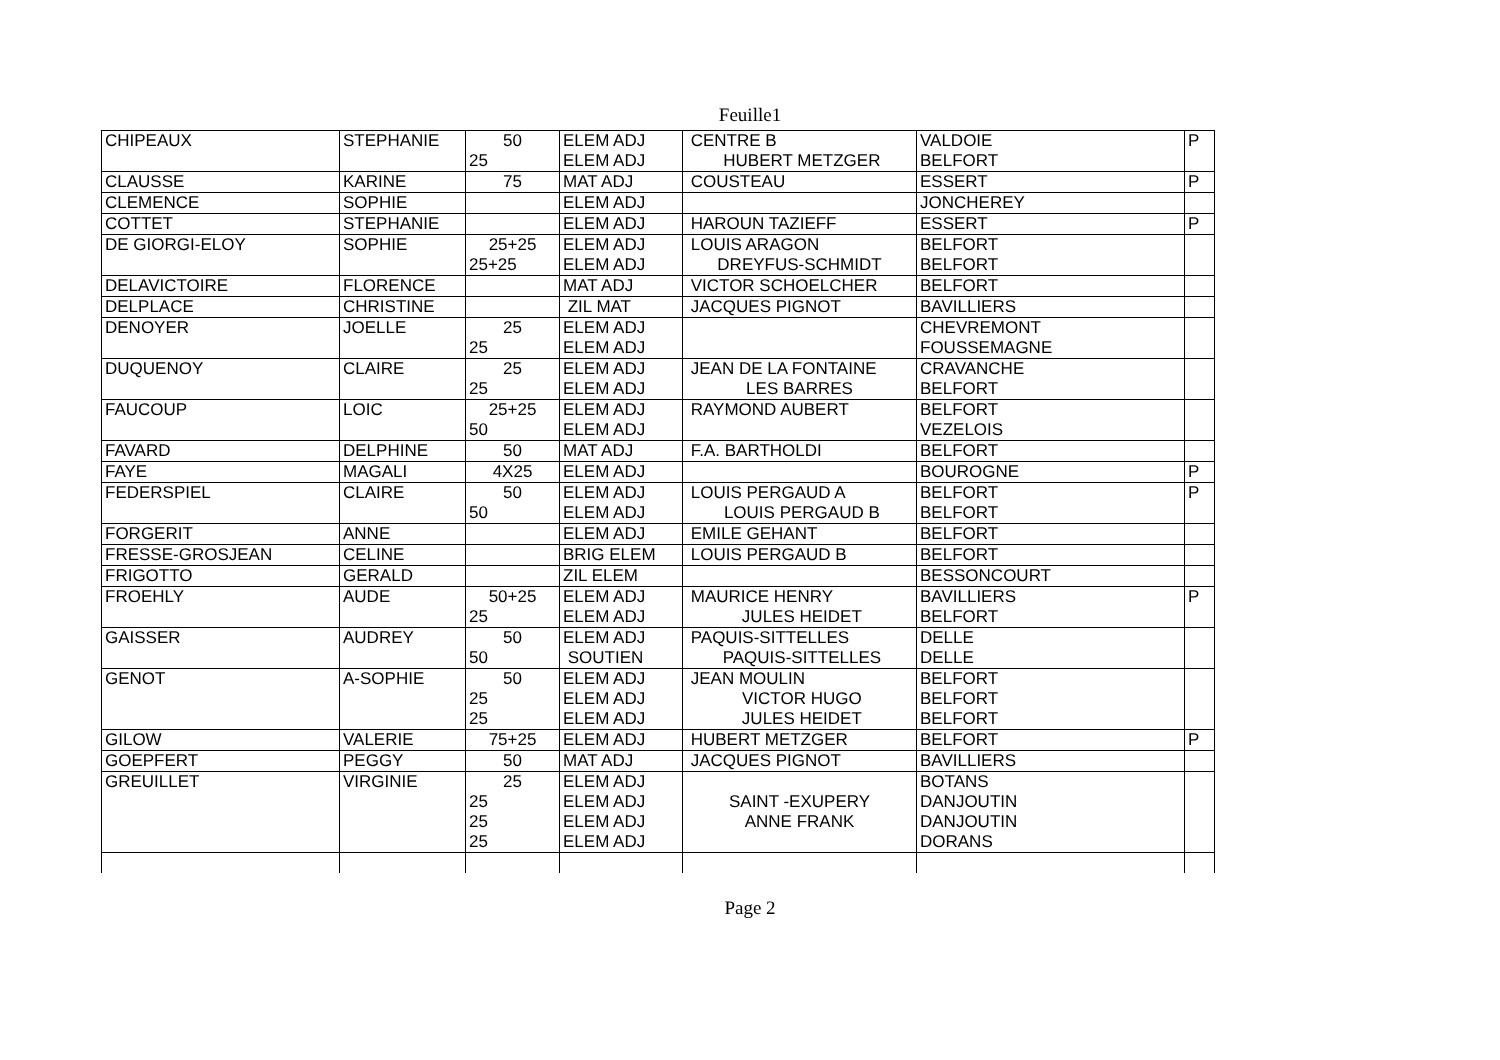Feuille1
| CHIPEAUX | STEPHANIE | 50 | ELEM ADJ | CENTRE B | VALDOIE | P |
| | | 25 | ELEM ADJ | HUBERT METZGER | BELFORT | |
| CLAUSSE | KARINE | 75 | MAT ADJ | COUSTEAU | ESSERT | P |
| CLEMENCE | SOPHIE | | ELEM ADJ | | JONCHEREY | |
| COTTET | STEPHANIE | | ELEM ADJ | HAROUN TAZIEFF | ESSERT | P |
| DE GIORGI-ELOY | SOPHIE | 25+25 | ELEM ADJ | LOUIS ARAGON | BELFORT | |
| | | 25+25 | ELEM ADJ | DREYFUS-SCHMIDT | BELFORT | |
| DELAVICTOIRE | FLORENCE | | MAT ADJ | VICTOR SCHOELCHER | BELFORT | |
| DELPLACE | CHRISTINE | | ZIL MAT | JACQUES PIGNOT | BAVILLIERS | |
| DENOYER | JOELLE | 25 | ELEM ADJ | | CHEVREMONT | |
| | | 25 | ELEM ADJ | | FOUSSEMAGNE | |
| DUQUENOY | CLAIRE | 25 | ELEM ADJ | JEAN DE LA FONTAINE | CRAVANCHE | |
| | | 25 | ELEM ADJ | LES BARRES | BELFORT | |
| FAUCOUP | LOIC | 25+25 | ELEM ADJ | RAYMOND AUBERT | BELFORT | |
| | | 50 | ELEM ADJ | | VEZELOIS | |
| FAVARD | DELPHINE | 50 | MAT ADJ | F.A. BARTHOLDI | BELFORT | |
| FAYE | MAGALI | 4X25 | ELEM ADJ | | BOUROGNE | P |
| FEDERSPIEL | CLAIRE | 50 | ELEM ADJ | LOUIS PERGAUD A | BELFORT | P |
| | | 50 | ELEM ADJ | LOUIS PERGAUD B | BELFORT | |
| FORGERIT | ANNE | | ELEM ADJ | EMILE GEHANT | BELFORT | |
| FRESSE-GROSJEAN | CELINE | | BRIG ELEM | LOUIS PERGAUD B | BELFORT | |
| FRIGOTTO | GERALD | | ZIL ELEM | | BESSONCOURT | |
| FROEHLY | AUDE | 50+25 | ELEM ADJ | MAURICE HENRY | BAVILLIERS | P |
| | | 25 | ELEM ADJ | JULES HEIDET | BELFORT | |
| GAISSER | AUDREY | 50 | ELEM ADJ | PAQUIS-SITTELLES | DELLE | |
| | | 50 | SOUTIEN | PAQUIS-SITTELLES | DELLE | |
| GENOT | A-SOPHIE | 50 | ELEM ADJ | JEAN MOULIN | BELFORT | |
| | | 25 | ELEM ADJ | VICTOR HUGO | BELFORT | |
| | | 25 | ELEM ADJ | JULES HEIDET | BELFORT | |
| GILOW | VALERIE | 75+25 | ELEM ADJ | HUBERT METZGER | BELFORT | P |
| GOEPFERT | PEGGY | 50 | MAT ADJ | JACQUES PIGNOT | BAVILLIERS | |
| GREUILLET | VIRGINIE | 25 | ELEM ADJ | | BOTANS | |
| | | 25 | ELEM ADJ | SAINT -EXUPERY | DANJOUTIN | |
| | | 25 | ELEM ADJ | ANNE FRANK | DANJOUTIN | |
| | | 25 | ELEM ADJ | | DORANS | |
Page 2